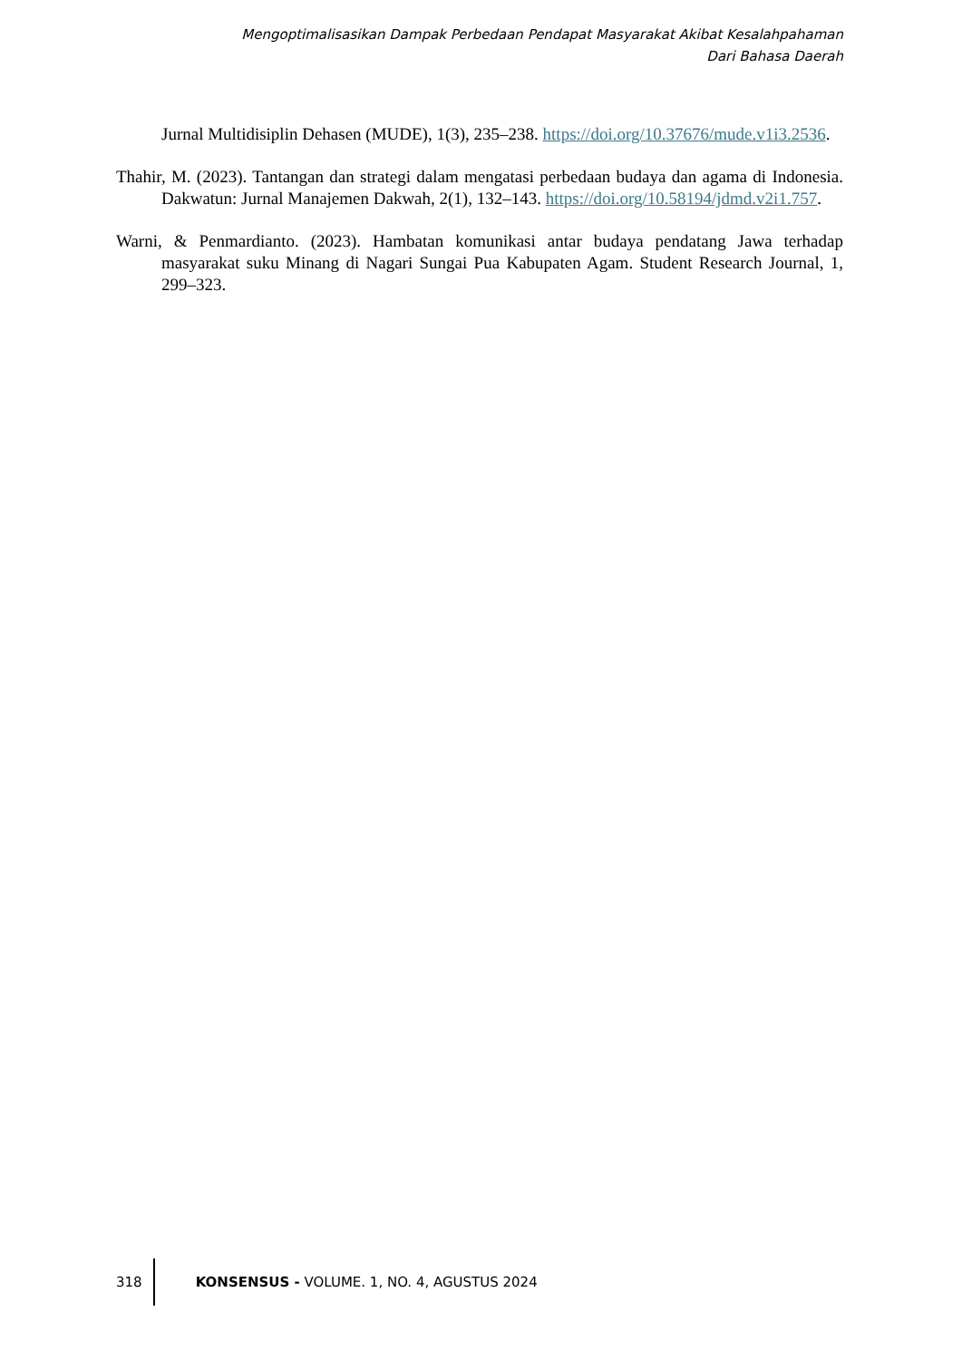Mengoptimalisasikan Dampak Perbedaan Pendapat Masyarakat Akibat Kesalahpahaman
Dari Bahasa Daerah
Jurnal Multidisiplin Dehasen (MUDE), 1(3), 235–238. https://doi.org/10.37676/mude.v1i3.2536.
Thahir, M. (2023). Tantangan dan strategi dalam mengatasi perbedaan budaya dan agama di Indonesia. Dakwatun: Jurnal Manajemen Dakwah, 2(1), 132–143. https://doi.org/10.58194/jdmd.v2i1.757.
Warni, & Penmardianto. (2023). Hambatan komunikasi antar budaya pendatang Jawa terhadap masyarakat suku Minang di Nagari Sungai Pua Kabupaten Agam. Student Research Journal, 1, 299–323.
318 KONSENSUS - VOLUME. 1, NO. 4, AGUSTUS 2024